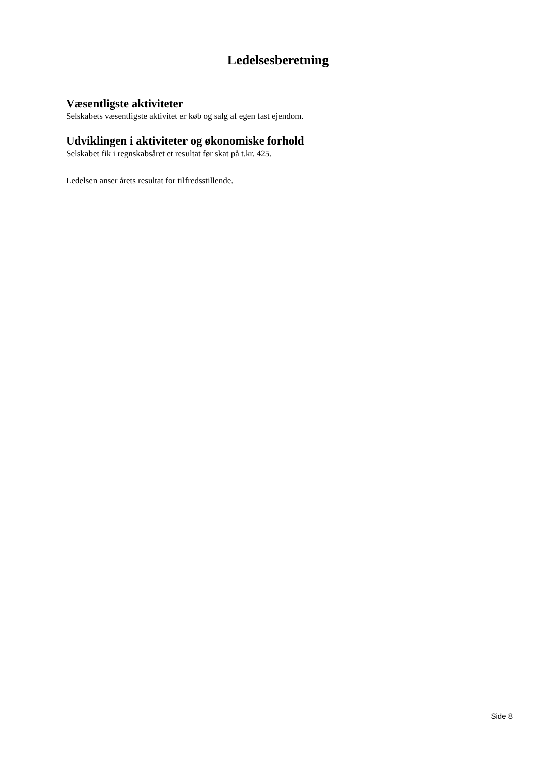Ledelsesberetning
Væsentligste aktiviteter
Selskabets væsentligste aktivitet er køb og salg af egen fast ejendom.
Udviklingen i aktiviteter og økonomiske forhold
Selskabet fik i regnskabsåret et resultat før skat på t.kr. 425.
Ledelsen anser årets resultat for tilfredsstillende.
Side 8